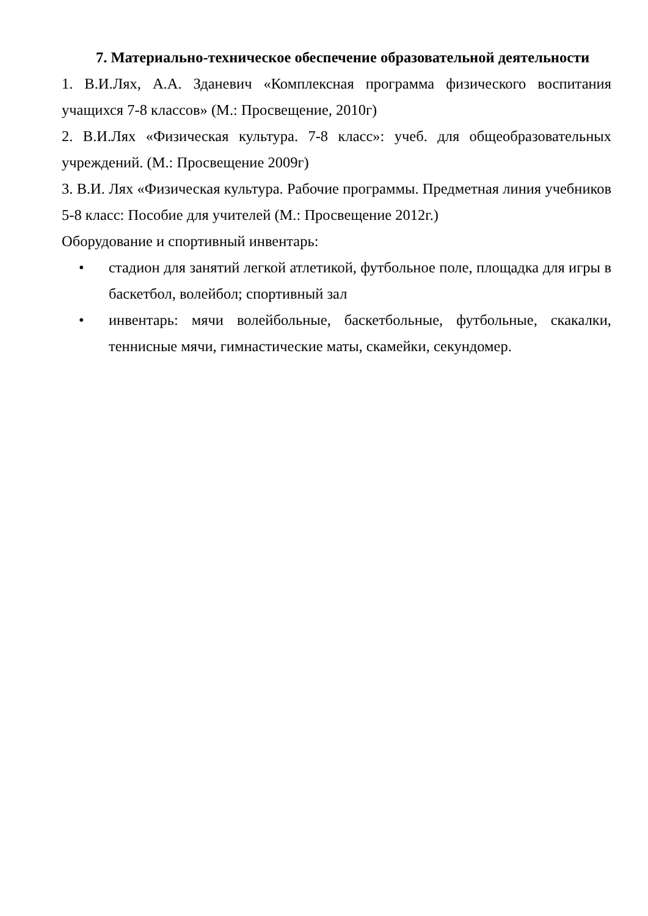7. Материально-техническое обеспечение образовательной деятельности
1. В.И.Лях, А.А. Зданевич «Комплексная программа физического воспитания учащихся 7-8 классов» (М.: Просвещение, 2010г)
2. В.И.Лях «Физическая культура. 7-8 класс»: учеб. для общеобразовательных учреждений. (М.: Просвещение 2009г)
3. В.И. Лях «Физическая культура. Рабочие программы. Предметная линия учебников 5-8 класс: Пособие для учителей (М.: Просвещение 2012г.)
Оборудование и спортивный инвентарь:
• стадион для занятий легкой атлетикой, футбольное поле, площадка для игры в баскетбол, волейбол; спортивный зал
• инвентарь: мячи волейбольные, баскетбольные, футбольные, скакалки, теннисные мячи, гимнастические маты, скамейки, секундомер.